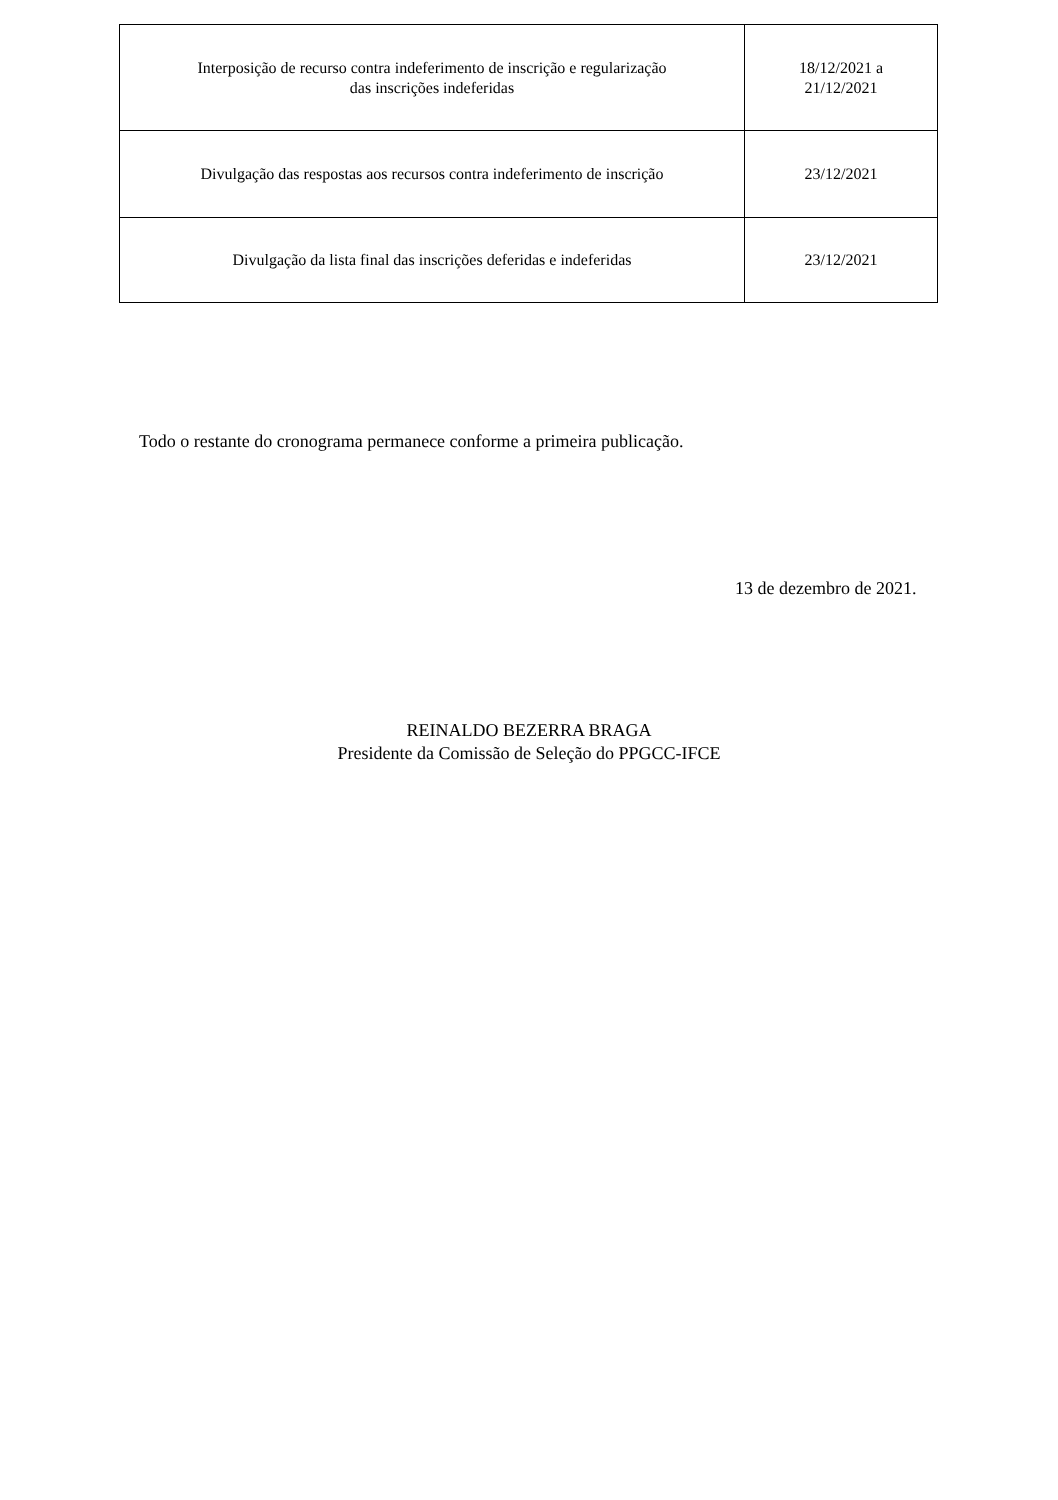| Interposição de recurso contra indeferimento de inscrição e regularização das inscrições indeferidas | 18/12/2021 a 21/12/2021 |
| Divulgação das respostas aos recursos contra indeferimento de inscrição | 23/12/2021 |
| Divulgação da lista final das inscrições deferidas e indeferidas | 23/12/2021 |
Todo o restante do cronograma permanece conforme a primeira publicação.
13 de dezembro de 2021.
REINALDO BEZERRA BRAGA
Presidente da Comissão de Seleção do PPGCC-IFCE